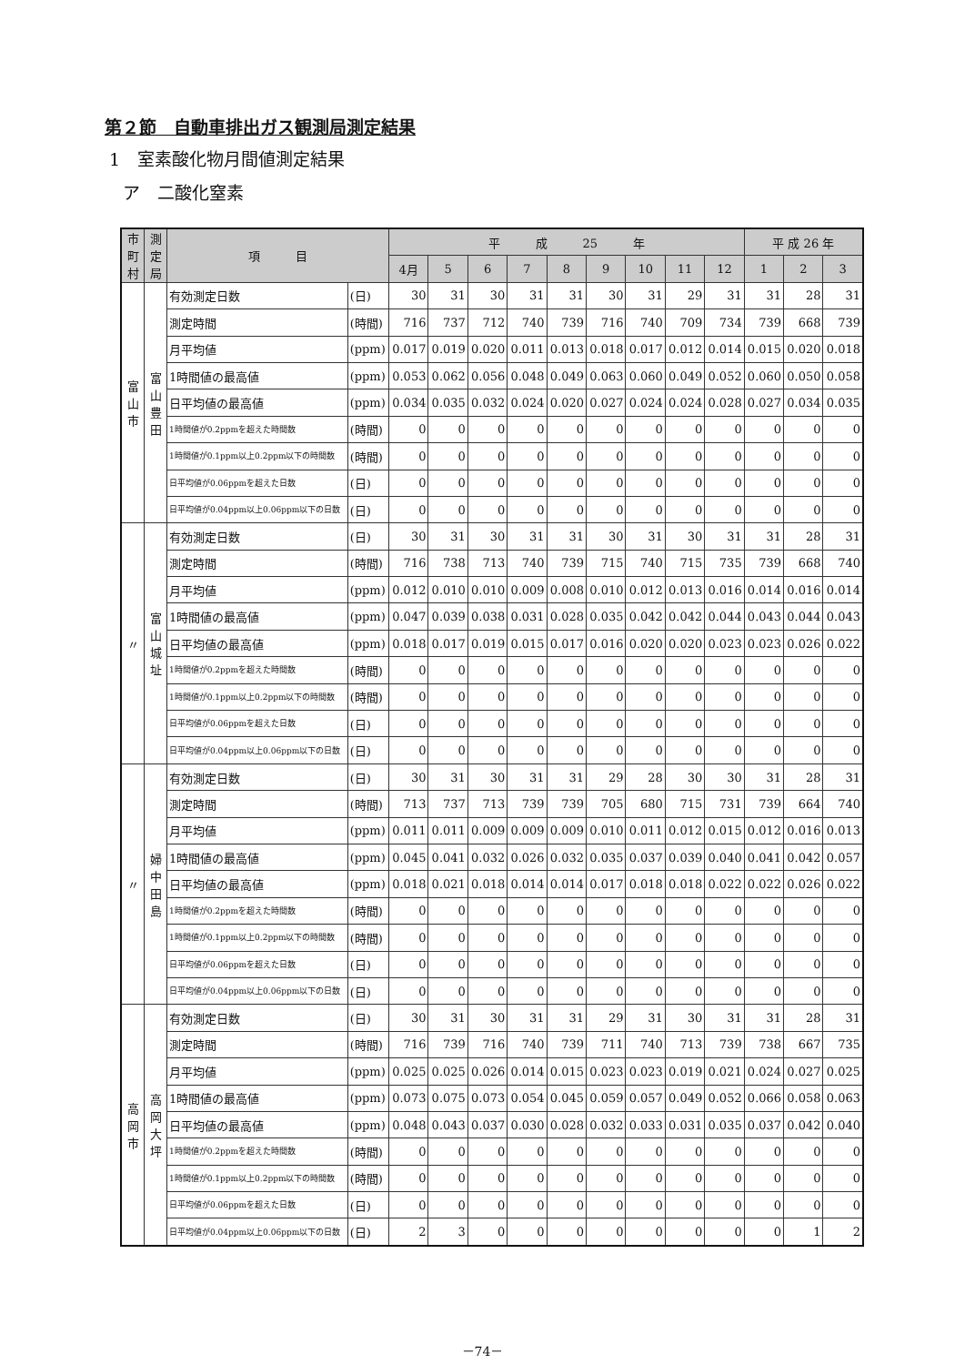第２節　自動車排出ガス観測局測定結果
1　室素酸化物月間値測定結果
ア　二酸化窒素
| 市町村 | 測定局 | 項 目 | | 平 成 25 年 | | | | | | | | | 平 成 26 年 | | |
| --- | --- | --- | --- | --- | --- | --- | --- | --- | --- | --- | --- | --- | --- | --- | --- |
| | | | | 4月 | 5 | 6 | 7 | 8 | 9 | 10 | 11 | 12 | 1 | 2 | 3 |
| 富山市 | 富山豊田 | 有効測定日数 | (日) | 30 | 31 | 30 | 31 | 31 | 30 | 31 | 29 | 31 | 31 | 28 | 31 |
| | | 測定時間 | (時間) | 716 | 737 | 712 | 740 | 739 | 716 | 740 | 709 | 734 | 739 | 668 | 739 |
| | | 月平均値 | (ppm) | 0.017 | 0.019 | 0.020 | 0.011 | 0.013 | 0.018 | 0.017 | 0.012 | 0.014 | 0.015 | 0.020 | 0.018 |
| | | 1時間値の最高値 | (ppm) | 0.053 | 0.062 | 0.056 | 0.048 | 0.049 | 0.063 | 0.060 | 0.049 | 0.052 | 0.060 | 0.050 | 0.058 |
| | | 日平均値の最高値 | (ppm) | 0.034 | 0.035 | 0.032 | 0.024 | 0.020 | 0.027 | 0.024 | 0.024 | 0.028 | 0.027 | 0.034 | 0.035 |
| | | 1時間値が0.2ppmを超えた時間数 | (時間) | 0 | 0 | 0 | 0 | 0 | 0 | 0 | 0 | 0 | 0 | 0 | 0 |
| | | 1時間値が0.1ppm以上0.2ppm以下の時間数 | (時間) | 0 | 0 | 0 | 0 | 0 | 0 | 0 | 0 | 0 | 0 | 0 | 0 |
| | | 日平均値が0.06ppmを超えた日数 | (日) | 0 | 0 | 0 | 0 | 0 | 0 | 0 | 0 | 0 | 0 | 0 | 0 |
| | | 日平均値が0.04ppm以上0.06ppm以下の日数 | (日) | 0 | 0 | 0 | 0 | 0 | 0 | 0 | 0 | 0 | 0 | 0 | 0 |
| 〃 | 富山城址 | 有効測定日数 | (日) | 30 | 31 | 30 | 31 | 31 | 30 | 31 | 30 | 31 | 31 | 28 | 31 |
| | | 測定時間 | (時間) | 716 | 738 | 713 | 740 | 739 | 715 | 740 | 715 | 735 | 739 | 668 | 740 |
| | | 月平均値 | (ppm) | 0.012 | 0.010 | 0.010 | 0.009 | 0.008 | 0.010 | 0.012 | 0.013 | 0.016 | 0.014 | 0.016 | 0.014 |
| | | 1時間値の最高値 | (ppm) | 0.047 | 0.039 | 0.038 | 0.031 | 0.028 | 0.035 | 0.042 | 0.042 | 0.044 | 0.043 | 0.044 | 0.043 |
| | | 日平均値の最高値 | (ppm) | 0.018 | 0.017 | 0.019 | 0.015 | 0.017 | 0.016 | 0.020 | 0.020 | 0.023 | 0.023 | 0.026 | 0.022 |
| | | 1時間値が0.2ppmを超えた時間数 | (時間) | 0 | 0 | 0 | 0 | 0 | 0 | 0 | 0 | 0 | 0 | 0 | 0 |
| | | 1時間値が0.1ppm以上0.2ppm以下の時間数 | (時間) | 0 | 0 | 0 | 0 | 0 | 0 | 0 | 0 | 0 | 0 | 0 | 0 |
| | | 日平均値が0.06ppmを超えた日数 | (日) | 0 | 0 | 0 | 0 | 0 | 0 | 0 | 0 | 0 | 0 | 0 | 0 |
| | | 日平均値が0.04ppm以上0.06ppm以下の日数 | (日) | 0 | 0 | 0 | 0 | 0 | 0 | 0 | 0 | 0 | 0 | 0 | 0 |
| 〃 | 婦中田島 | 有効測定日数 | (日) | 30 | 31 | 30 | 31 | 31 | 29 | 28 | 30 | 30 | 31 | 28 | 31 |
| | | 測定時間 | (時間) | 713 | 737 | 713 | 739 | 739 | 705 | 680 | 715 | 731 | 739 | 664 | 740 |
| | | 月平均値 | (ppm) | 0.011 | 0.011 | 0.009 | 0.009 | 0.009 | 0.010 | 0.011 | 0.012 | 0.015 | 0.012 | 0.016 | 0.013 |
| | | 1時間値の最高値 | (ppm) | 0.045 | 0.041 | 0.032 | 0.026 | 0.032 | 0.035 | 0.037 | 0.039 | 0.040 | 0.041 | 0.042 | 0.057 |
| | | 日平均値の最高値 | (ppm) | 0.018 | 0.021 | 0.018 | 0.014 | 0.014 | 0.017 | 0.018 | 0.018 | 0.022 | 0.022 | 0.026 | 0.022 |
| | | 1時間値が0.2ppmを超えた時間数 | (時間) | 0 | 0 | 0 | 0 | 0 | 0 | 0 | 0 | 0 | 0 | 0 | 0 |
| | | 1時間値が0.1ppm以上0.2ppm以下の時間数 | (時間) | 0 | 0 | 0 | 0 | 0 | 0 | 0 | 0 | 0 | 0 | 0 | 0 |
| | | 日平均値が0.06ppmを超えた日数 | (日) | 0 | 0 | 0 | 0 | 0 | 0 | 0 | 0 | 0 | 0 | 0 | 0 |
| | | 日平均値が0.04ppm以上0.06ppm以下の日数 | (日) | 0 | 0 | 0 | 0 | 0 | 0 | 0 | 0 | 0 | 0 | 0 | 0 |
| 高岡市 | 高岡大坪 | 有効測定日数 | (日) | 30 | 31 | 30 | 31 | 31 | 29 | 31 | 30 | 31 | 31 | 28 | 31 |
| | | 測定時間 | (時間) | 716 | 739 | 716 | 740 | 739 | 711 | 740 | 713 | 739 | 738 | 667 | 735 |
| | | 月平均値 | (ppm) | 0.025 | 0.025 | 0.026 | 0.014 | 0.015 | 0.023 | 0.023 | 0.019 | 0.021 | 0.024 | 0.027 | 0.025 |
| | | 1時間値の最高値 | (ppm) | 0.073 | 0.075 | 0.073 | 0.054 | 0.045 | 0.059 | 0.057 | 0.049 | 0.052 | 0.066 | 0.058 | 0.063 |
| | | 日平均値の最高値 | (ppm) | 0.048 | 0.043 | 0.037 | 0.030 | 0.028 | 0.032 | 0.033 | 0.031 | 0.035 | 0.037 | 0.042 | 0.040 |
| | | 1時間値が0.2ppmを超えた時間数 | (時間) | 0 | 0 | 0 | 0 | 0 | 0 | 0 | 0 | 0 | 0 | 0 | 0 |
| | | 1時間値が0.1ppm以上0.2ppm以下の時間数 | (時間) | 0 | 0 | 0 | 0 | 0 | 0 | 0 | 0 | 0 | 0 | 0 | 0 |
| | | 日平均値が0.06ppmを超えた日数 | (日) | 0 | 0 | 0 | 0 | 0 | 0 | 0 | 0 | 0 | 0 | 0 | 0 |
| | | 日平均値が0.04ppm以上0.06ppm以下の日数 | (日) | 2 | 3 | 0 | 0 | 0 | 0 | 0 | 0 | 0 | 0 | 1 | 2 |
－74－